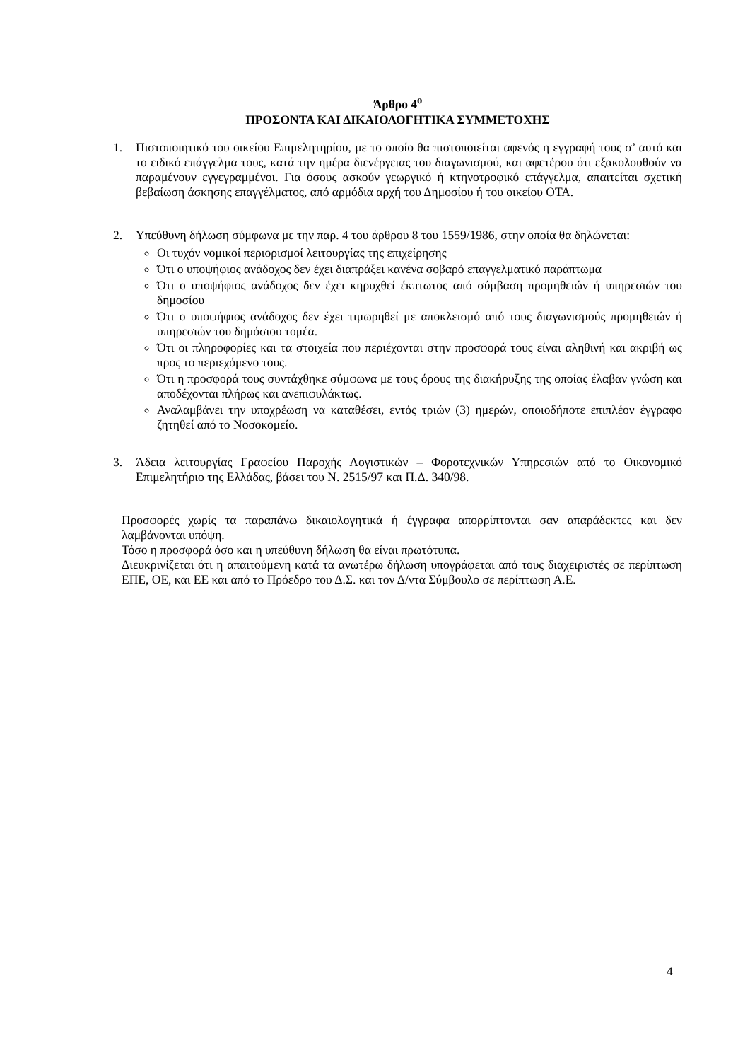Άρθρο 4<sup>ο</sup>
ΠΡΟΣΟΝΤΑ ΚΑΙ ΔΙΚΑΙΟΛΟΓΗΤΙΚΑ ΣΥΜΜΕΤΟΧΗΣ
1. Πιστοποιητικό του οικείου Επιμελητηρίου, με το οποίο θα πιστοποιείται αφενός η εγγραφή τους σ’ αυτό και το ειδικό επάγγελμα τους, κατά την ημέρα διενέργειας του διαγωνισμού, και αφετέρου ότι εξακολουθούν να παραμένουν εγγεγραμμένοι. Για όσους ασκούν γεωργικό ή κτηνοτροφικό επάγγελμα, απαιτείται σχετική βεβαίωση άσκησης επαγγέλματος, από αρμόδια αρχή του Δημοσίου ή του οικείου ΟΤΑ.
2. Υπεύθυνη δήλωση σύμφωνα με την παρ. 4 του άρθρου 8 του 1559/1986, στην οποία θα δηλώνεται:
Οι τυχόν νομικοί περιορισμοί λειτουργίας της επιχείρησης
Ότι ο υποψήφιος ανάδοχος δεν έχει διαπράξει κανένα σοβαρό επαγγελματικό παράπτωμα
Ότι ο υποψήφιος ανάδοχος δεν έχει κηρυχθεί έκπτωτος από σύμβαση προμηθειών ή υπηρεσιών του δημοσίου
Ότι ο υποψήφιος ανάδοχος δεν έχει τιμωρηθεί με αποκλεισμό από τους διαγωνισμούς προμηθειών ή υπηρεσιών του δημόσιου τομέα.
Ότι οι πληροφορίες και τα στοιχεία που περιέχονται στην προσφορά τους είναι αληθινή και ακριβή ως προς το περιεχόμενο τους.
Ότι η προσφορά τους συντάχθηκε σύμφωνα με τους όρους της διακήρυξης της οποίας έλαβαν γνώση και αποδέχονται πλήρως και ανεπιφυλάκτως.
Αναλαμβάνει την υποχρέωση να καταθέσει, εντός τριών (3) ημερών, οποιοδήποτε επιπλέον έγγραφο ζητηθεί από το Νοσοκομείο.
3. Άδεια λειτουργίας Γραφείου Παροχής Λογιστικών – Φοροτεχνικών Υπηρεσιών από το Οικονομικό Επιμελητήριο της Ελλάδας, βάσει του Ν. 2515/97 και Π.Δ. 340/98.
Προσφορές χωρίς τα παραπάνω δικαιολογητικά ή έγγραφα απορρίπτονται σαν απαράδεκτες και δεν λαμβάνονται υπόψη.
Τόσο η προσφορά όσο και η υπεύθυνη δήλωση θα είναι πρωτότυπα.
Διευκρινίζεται ότι η απαιτούμενη κατά τα ανωτέρω δήλωση υπογράφεται από τους διαχειριστές σε περίπτωση ΕΠΕ, ΟΕ, και ΕΕ και από το Πρόεδρο του Δ.Σ. και τον Δ/ντα Σύμβουλο σε περίπτωση Α.Ε.
4